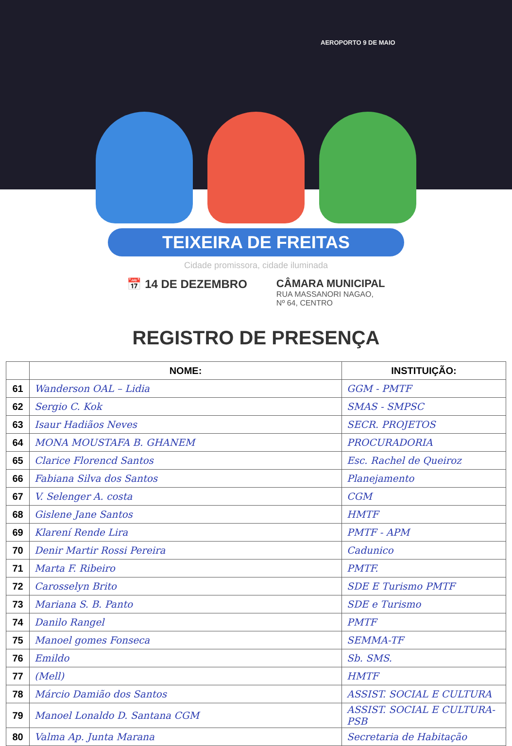AEROPORTO 9 DE MAIO
TEIXEIRA DE FREITAS
Cidade promissora, cidade iluminada
📅 14 DE DEZEMBRO CÂMARA MUNICIPAL
RUA MASSANORI NAGAO,
Nº 64, CENTRO
REGISTRO DE PRESENÇA
| | NOME: | INSTITUIÇÃO: |
| --- | --- | --- |
| 61 | Wanderson OAL – Lidia | GGM - PMTF |
| 62 | Sergio C. Kok | SMAS - SMPSC |
| 63 | Isaur Hadiãos Neves | SECR. PROJETOS |
| 64 | MONA MOUSTAFA B. GHANEM | PROCURADORIA |
| 65 | Clarice Florencd Santos | Esc. Rachel de Queiroz |
| 66 | Fabiana Silva dos Santos | Planejamento |
| 67 | V. Selenger A. costa | CGM |
| 68 | Gislene Jane Santos | HMTF |
| 69 | Klarení Rende Lira | PMTF - APM |
| 70 | Denir Martir Rossi Pereira | Cadunico |
| 71 | Marta F. Ribeiro | PMTF. |
| 72 | Carosselyn Brito | SDE E Turismo PMTF |
| 73 | Mariana S. B. Panto | SDE e Turismo |
| 74 | Danilo Rangel | PMTF |
| 75 | Manoel gomes Fonseca | SEMMA-TF |
| 76 | Emildo | Sb. SMS. |
| 77 | (Mell) | HMTF |
| 78 | Márcio Damião dos Santos | ASSIST. SOCIAL E CULTURA |
| 79 | Manoel Lonaldo D. Santana CGM | ASSIST. SOCIAL E CULTURA-PSB |
| 80 | Valma Ap. Junta Marana | Secretaria de Habitação |